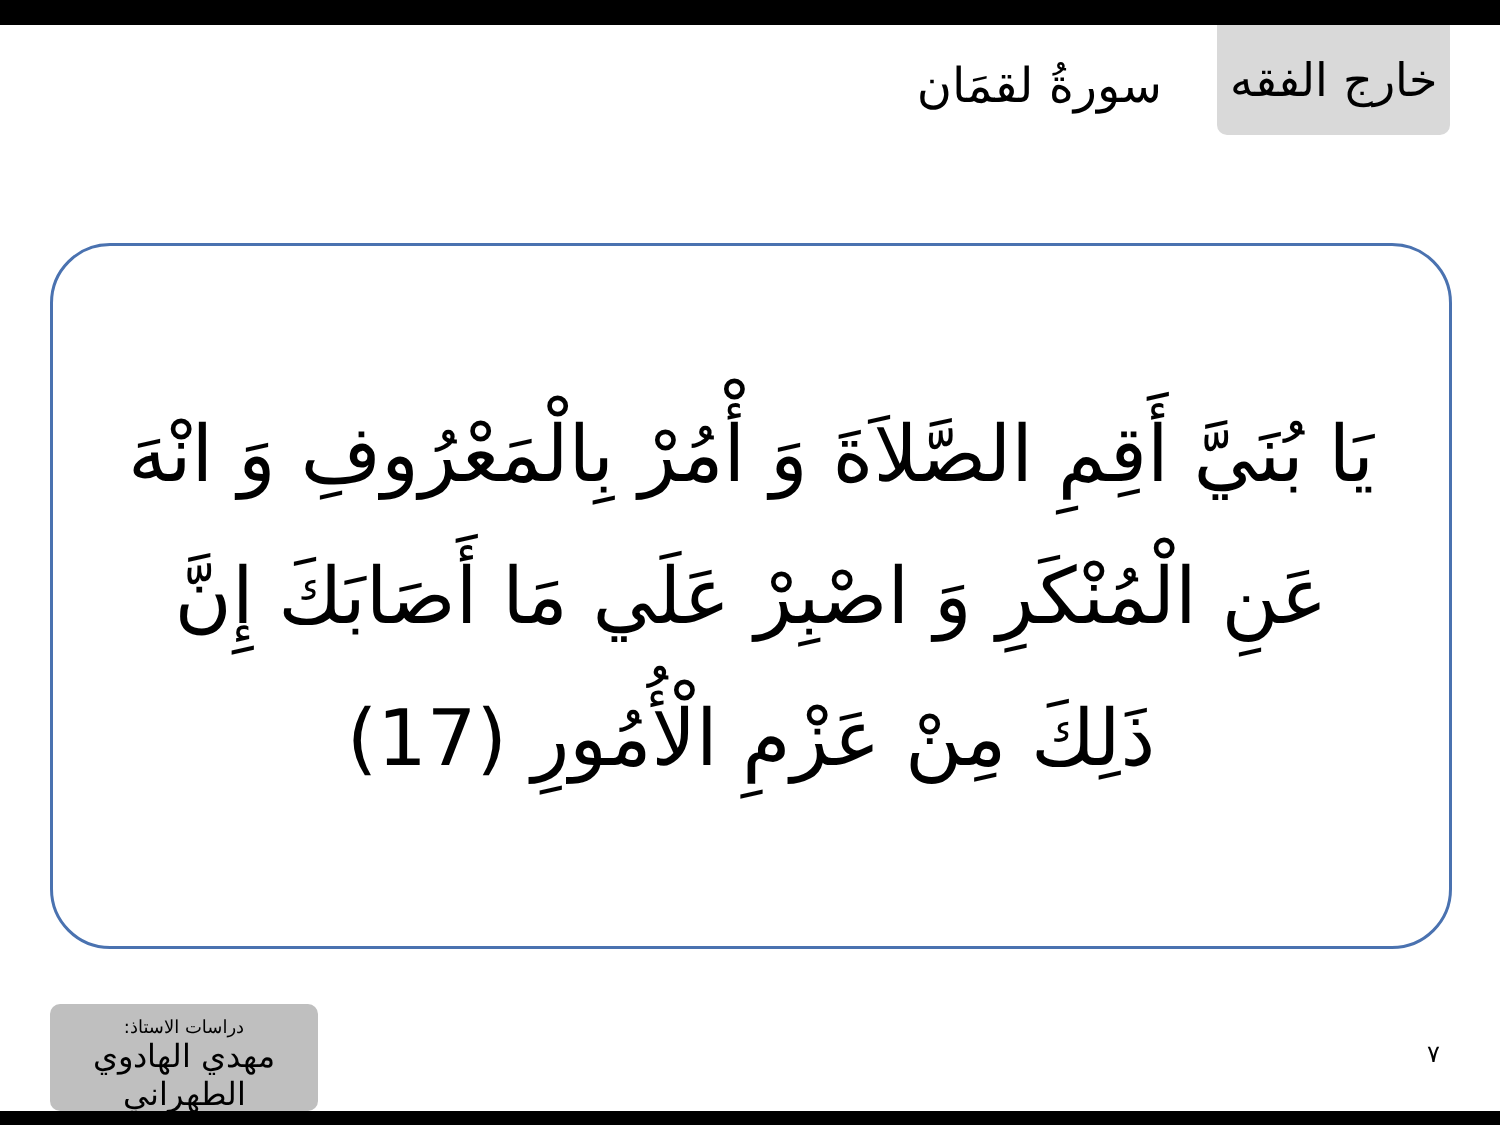خارج الفقه
سورةُ لقمَان
يَا بُنَيَّ أَقِمِ الصَّلاَةَ وَ أْمُرْ بِالْمَعْرُوفِ وَ انْهَ عَنِ الْمُنْكَرِ وَ اصْبِرْ عَلَي مَا أَصَابَكَ إِنَّ ذَلِكَ مِنْ عَزْمِ الْأُمُورِ (17)
دراسات الاستاذ:
مهدي الهادوي الطهراني
٧